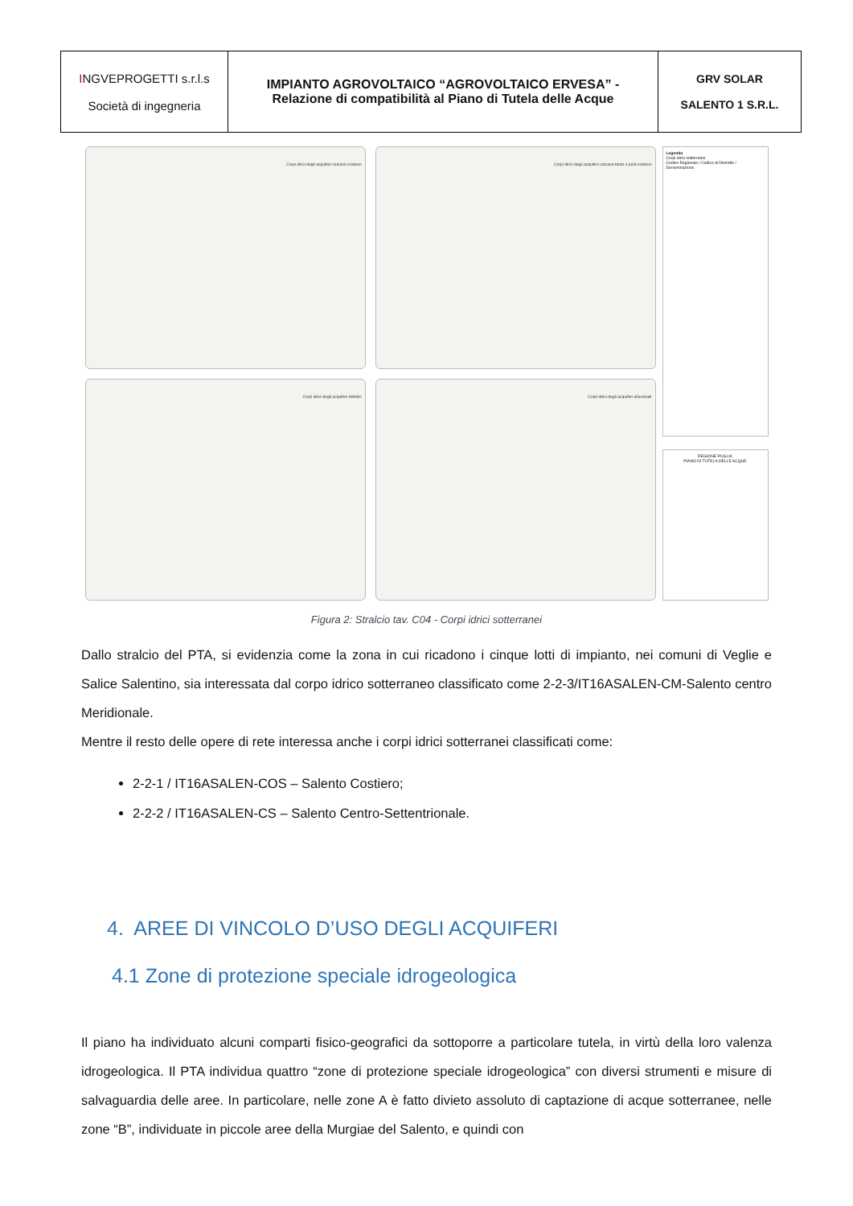| I NGVEPROGETTI s.r.l.s Società di ingegneria | IMPIANTO AGROVOLTAICO “AGROVOLTAICO ERVESA” - Relazione di compatibilità al Piano di Tutela delle Acque | GRV SOLAR SALENTO 1 S.R.L. |
Corpi idrici degli acquiferi calcarei cretacei
Corpi idrici degli acquiferi calcarei tardo e post-cretacei
Corpi idrici degli acquiferi detritici
Corpi idrici degli acquiferi alluvionali
Legenda
Corpi idrici sotterranei
Codice Regionale / Codice di Distretto / Denominazione
REGIONE PUGLIA
PIANO DI TUTELA DELLE ACQUE
Figura 2: Stralcio tav. C04 - Corpi idrici sotterranei
Dallo stralcio del PTA, si evidenzia come la zona in cui ricadono i cinque lotti di impianto, nei comuni di Veglie e Salice Salentino, sia interessata dal corpo idrico sotterraneo classificato come 2-2-3/IT16ASALEN-CM-Salento centro Meridionale.
Mentre il resto delle opere di rete interessa anche i corpi idrici sotterranei classificati come:
2-2-1 / IT16ASALEN-COS – Salento Costiero;
2-2-2 / IT16ASALEN-CS – Salento Centro-Settentrionale.
4. AREE DI VINCOLO D’USO DEGLI ACQUIFERI
4.1 Zone di protezione speciale idrogeologica
Il piano ha individuato alcuni comparti fisico-geografici da sottoporre a particolare tutela, in virtù della loro valenza idrogeologica. Il PTA individua quattro “zone di protezione speciale idrogeologica” con diversi strumenti e misure di salvaguardia delle aree. In particolare, nelle zone A è fatto divieto assoluto di captazione di acque sotterranee, nelle zone “B”, individuate in piccole aree della Murgiae del Salento, e quindi con